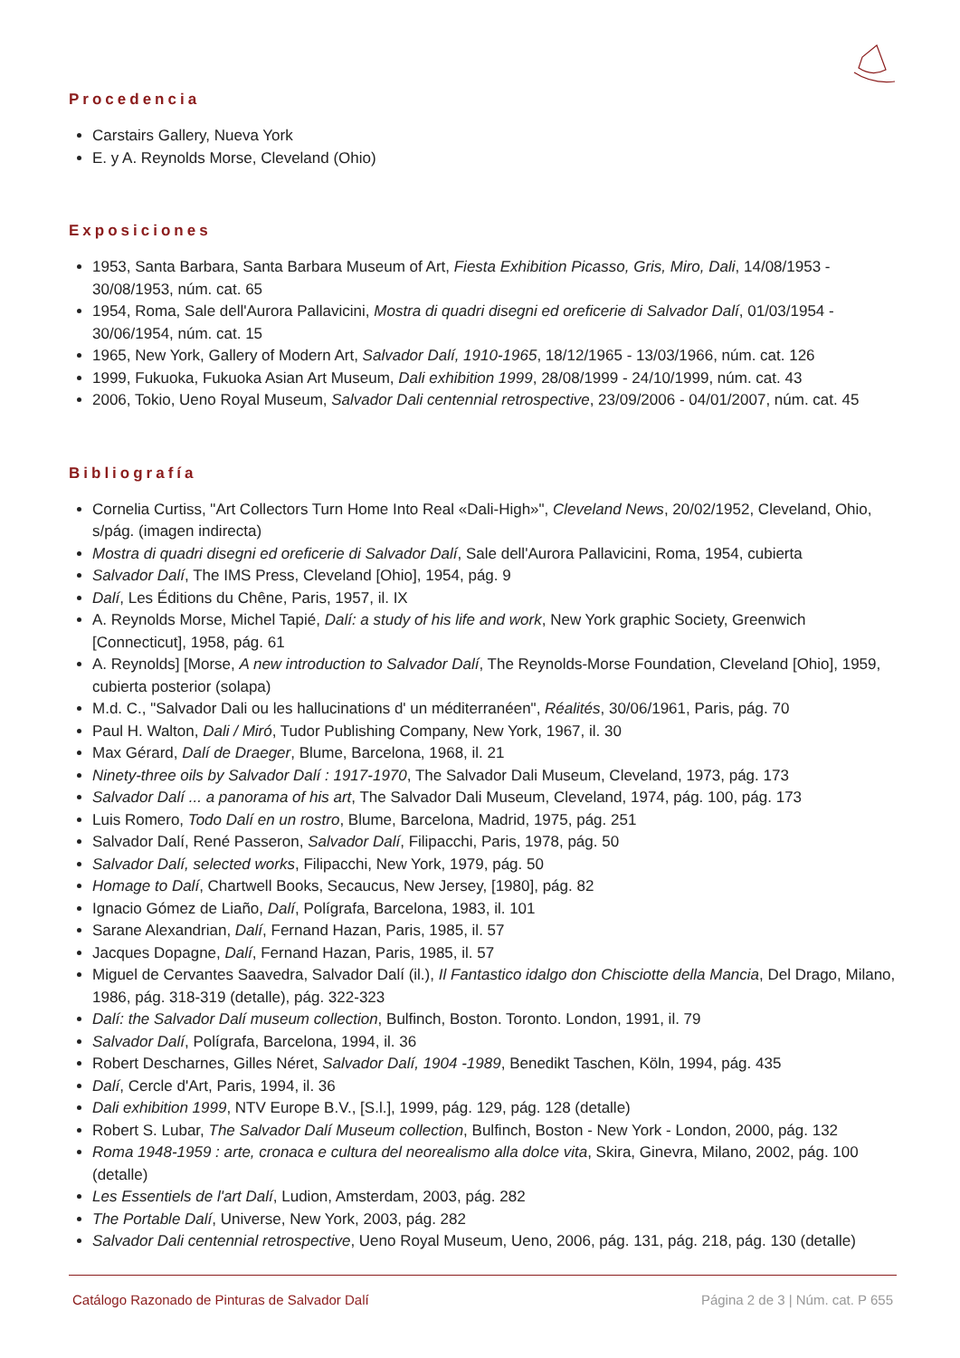Procedencia
Carstairs Gallery, Nueva York
E. y A. Reynolds Morse, Cleveland (Ohio)
Exposiciones
1953, Santa Barbara, Santa Barbara Museum of Art, Fiesta Exhibition Picasso, Gris, Miro, Dali, 14/08/1953 - 30/08/1953, núm. cat. 65
1954, Roma, Sale dell'Aurora Pallavicini, Mostra di quadri disegni ed oreficerie di Salvador Dalí, 01/03/1954 - 30/06/1954, núm. cat. 15
1965, New York, Gallery of Modern Art, Salvador Dalí, 1910-1965, 18/12/1965 - 13/03/1966, núm. cat. 126
1999, Fukuoka, Fukuoka Asian Art Museum, Dali exhibition 1999, 28/08/1999 - 24/10/1999, núm. cat. 43
2006, Tokio, Ueno Royal Museum, Salvador Dali centennial retrospective, 23/09/2006 - 04/01/2007, núm. cat. 45
Bibliografía
Cornelia Curtiss, "Art Collectors Turn Home Into Real «Dali-High»", Cleveland News, 20/02/1952, Cleveland, Ohio, s/pág. (imagen indirecta)
Mostra di quadri disegni ed oreficerie di Salvador Dalí, Sale dell'Aurora Pallavicini, Roma, 1954, cubierta
Salvador Dalí, The IMS Press, Cleveland [Ohio], 1954, pág. 9
Dalí, Les Éditions du Chêne, Paris, 1957, il. IX
A. Reynolds Morse, Michel Tapié, Dalí: a study of his life and work, New York graphic Society, Greenwich [Connecticut], 1958, pág. 61
A. Reynolds] [Morse, A new introduction to Salvador Dalí, The Reynolds-Morse Foundation, Cleveland [Ohio], 1959, cubierta posterior (solapa)
M.d. C., "Salvador Dali ou les hallucinations d' un méditerranéen", Réalités, 30/06/1961, Paris, pág. 70
Paul H. Walton, Dali / Miró, Tudor Publishing Company, New York, 1967, il. 30
Max Gérard, Dalí de Draeger, Blume, Barcelona, 1968, il. 21
Ninety-three oils by Salvador Dalí : 1917-1970, The Salvador Dali Museum, Cleveland, 1973, pág. 173
Salvador Dalí ... a panorama of his art, The Salvador Dali Museum, Cleveland, 1974, pág. 100, pág. 173
Luis Romero, Todo Dalí en un rostro, Blume, Barcelona, Madrid, 1975, pág. 251
Salvador Dalí, René Passeron, Salvador Dalí, Filipacchi, Paris, 1978, pág. 50
Salvador Dalí, selected works, Filipacchi, New York, 1979, pág. 50
Homage to Dalí, Chartwell Books, Secaucus, New Jersey, [1980], pág. 82
Ignacio Gómez de Liaño, Dalí, Polígrafa, Barcelona, 1983, il. 101
Sarane Alexandrian, Dalí, Fernand Hazan, Paris, 1985, il. 57
Jacques Dopagne, Dalí, Fernand Hazan, Paris, 1985, il. 57
Miguel de Cervantes Saavedra, Salvador Dalí (il.), Il Fantastico idalgo don Chisciotte della Mancia, Del Drago, Milano, 1986, pág. 318-319 (detalle), pág. 322-323
Dalí: the Salvador Dalí museum collection, Bulfinch, Boston. Toronto. London, 1991, il. 79
Salvador Dalí, Polígrafa, Barcelona, 1994, il. 36
Robert Descharnes, Gilles Néret, Salvador Dalí, 1904 -1989, Benedikt Taschen, Köln, 1994, pág. 435
Dalí, Cercle d'Art, Paris, 1994, il. 36
Dali exhibition 1999, NTV Europe B.V., [S.l.], 1999, pág. 129, pág. 128 (detalle)
Robert S. Lubar, The Salvador Dalí Museum collection, Bulfinch, Boston - New York - London, 2000, pág. 132
Roma 1948-1959 : arte, cronaca e cultura del neorealismo alla dolce vita, Skira, Ginevra, Milano, 2002, pág. 100 (detalle)
Les Essentiels de l'art Dalí, Ludion, Amsterdam, 2003, pág. 282
The Portable Dalí, Universe, New York, 2003, pág. 282
Salvador Dali centennial retrospective, Ueno Royal Museum, Ueno, 2006, pág. 131, pág. 218, pág. 130 (detalle)
Catálogo Razonado de Pinturas de Salvador Dalí Página 2 de 3 | Núm. cat. P 655